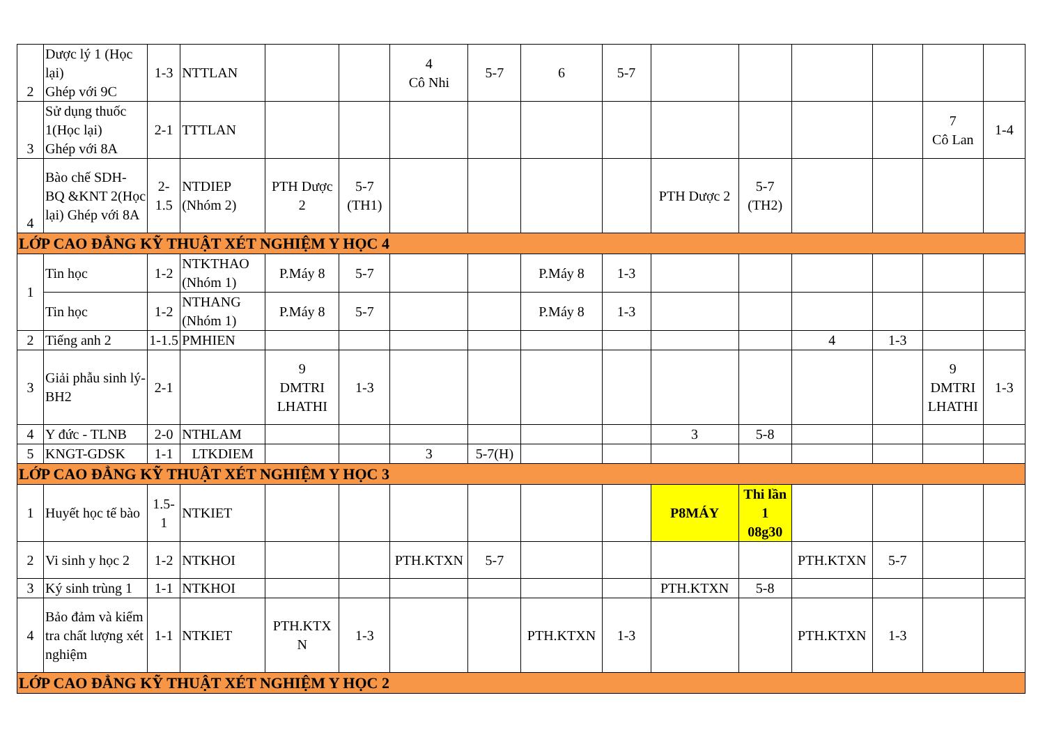| 2 | Dược lý 1 (Học lại) Ghép với 9C | 1-3 | NTTLAN | | | 4 Cô Nhi | 5-7 | 6 | 5-7 | | | | | | |
| 3 | Sử dụng thuốc 1(Học lại) Ghép với 8A | 2-1 | TTTLAN | | | | | | | | | | | 7 Cô Lan | 1-4 |
| 4 | Bào chế SDH-BQ &KNT 2(Học lại) Ghép với 8A | 2- 1.5 | NTDIEP (Nhóm 2) | PTH Dược 2 | 5-7 (TH1) | | | | | PTH Dược 2 | 5-7 (TH2) | | | | |
| LỚP CAO ĐẲNG KỸ THUẬT XÉT NGHIỆM Y HỌC 4 | | | | | | | | | | | | | | | |
| 1 | Tin học | 1-2 | NTKTHAO (Nhóm 1) | P.Máy 8 | 5-7 | | | P.Máy 8 | 1-3 | | | | | | |
| | Tin học | 1-2 | NTHANG (Nhóm 1) | P.Máy 8 | 5-7 | | | P.Máy 8 | 1-3 | | | | | | |
| 2 | Tiếng anh 2 | 1-1.5 | PMHIEN | | | | | | | | | 4 | 1-3 | | |
| 3 | Giải phẫu sinh lý-BH2 | 2-1 | | 9 DMTRI LHATHI | 1-3 | | | | | | | | | 9 DMTRI LHATHI | 1-3 |
| 4 | Y đức - TLNB | 2-0 | NTHLAM | | | | | | | 3 | 5-8 | | | | |
| 5 | KNGT-GDSK | 1-1 | LTKDIEM | | | 3 | 5-7(H) | | | | | | | | |
| LỚP CAO ĐẲNG KỸ THUẬT XÉT NGHIỆM Y HỌC 3 | | | | | | | | | | | | | | | |
| 1 | Huyết học tế bào | 1.5- 1 | NTKIET | | | | | | | P8MÁY | Thi lần 1 08g30 | | | | |
| 2 | Vi sinh y học 2 | 1-2 | NTKHOI | | | PTH.KTXN | 5-7 | | | | | PTH.KTXN | 5-7 | | |
| 3 | Ký sinh trùng 1 | 1-1 | NTKHOI | | | | | | | PTH.KTXN | 5-8 | | | | |
| 4 | Bảo đảm và kiểm tra chất lượng xét nghiệm | 1-1 | NTKIET | PTH.KTX N | 1-3 | | | PTH.KTXN | 1-3 | | | PTH.KTXN | 1-3 | | |
| LỚP CAO ĐẲNG KỸ THUẬT XÉT NGHIỆM Y HỌC 2 | | | | | | | | | | | | | | | |